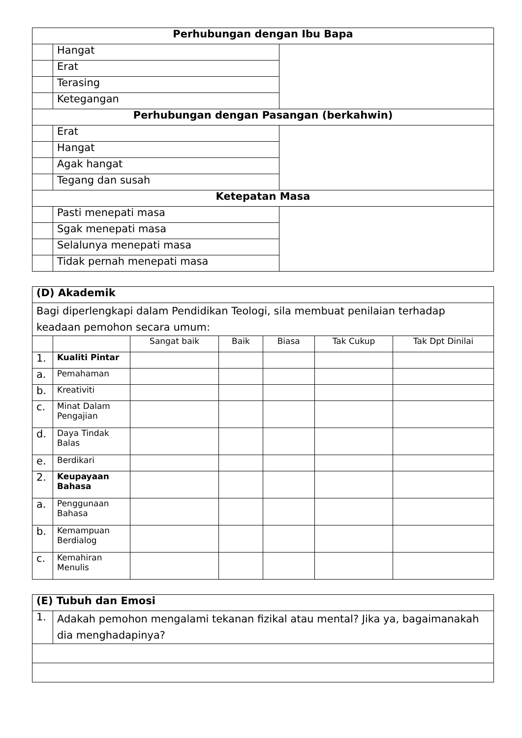| Perhubungan dengan Ibu Bapa | | |
| --- | --- | --- |
| | Hangat | |
| | Erat | |
| | Terasing | |
| | Ketegangan | |
| Perhubungan dengan Pasangan (berkahwin) | | |
| | Erat | |
| | Hangat | |
| | Agak hangat | |
| | Tegang dan susah | |
| Ketepatan Masa | | |
| | Pasti menepati masa | |
| | Sgak menepati masa | |
| | Selalunya menepati masa | |
| | Tidak pernah menepati masa | |
| (D) Akademik | | | | | | |
| Bagi diperlengkapi dalam Pendidikan Teologi, sila membuat penilaian terhadap keadaan pemohon secara umum: | | | | | | |
| | | Sangat baik | Baik | Biasa | Tak Cukup | Tak Dpt Dinilai |
| 1. | Kualiti Pintar | | | | | |
| a. | Pemahaman | | | | | |
| b. | Kreativiti | | | | | |
| c. | Minat Dalam Pengajian | | | | | |
| d. | Daya Tindak Balas | | | | | |
| e. | Berdikari | | | | | |
| 2. | Keupayaan Bahasa | | | | | |
| a. | Penggunaan Bahasa | | | | | |
| b. | Kemampuan Berdialog | | | | | |
| c. | Kemahiran Menulis | | | | | |
| (E) Tubuh dan Emosi | |
| 1. | Adakah pemohon mengalami tekanan fizikal atau mental? Jika ya, bagaimanakah dia menghadapinya? |